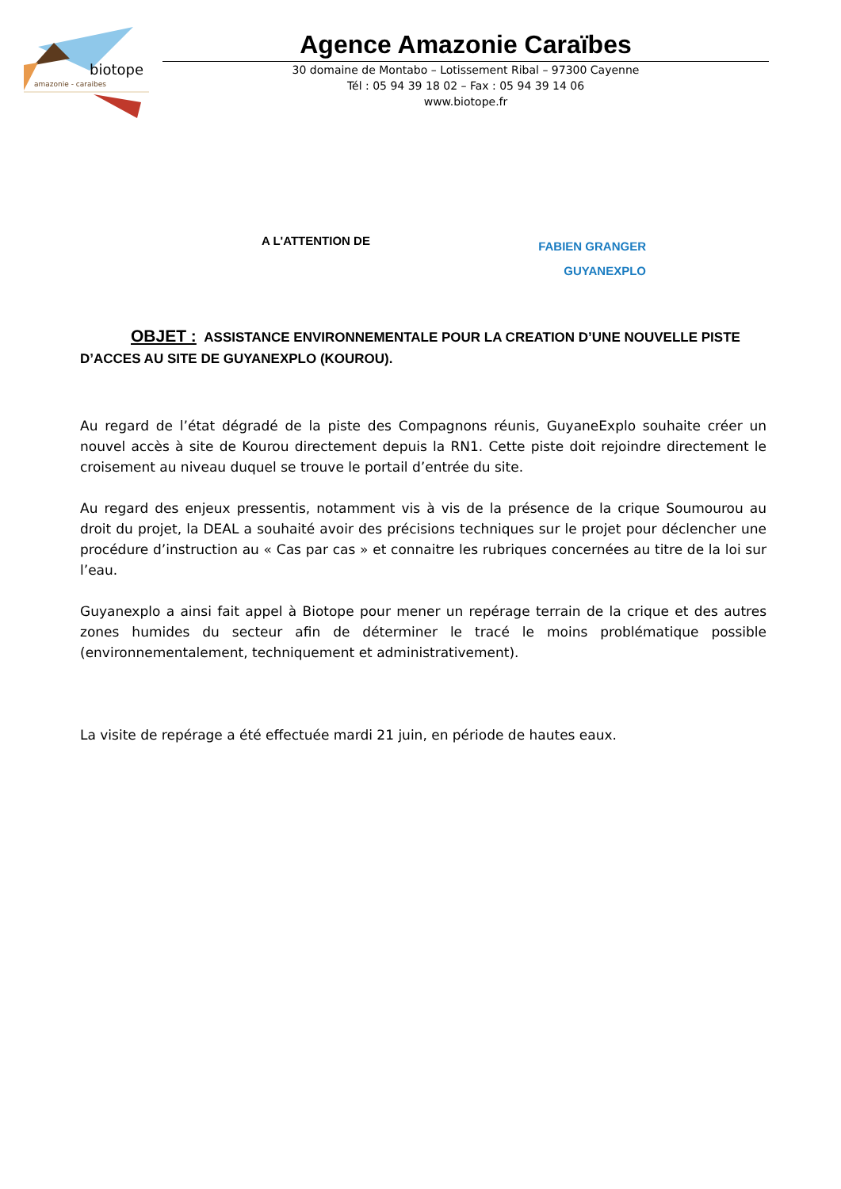biotope
amazonie - caraibes
Agence Amazonie Caraïbes
30 domaine de Montabo – Lotissement Ribal – 97300 Cayenne
Tél : 05 94 39 18 02 – Fax : 05 94 39 14 06
www.biotope.fr
A L'ATTENTION DE
FABIEN GRANGER
GUYANEXPLO
OBJET : ASSISTANCE ENVIRONNEMENTALE POUR LA CREATION D’UNE NOUVELLE PISTE D’ACCES AU SITE DE GUYANEXPLO (KOUROU).
Au regard de l’état dégradé de la piste des Compagnons réunis, GuyaneExplo souhaite créer un nouvel accès à site de Kourou directement depuis la RN1. Cette piste doit rejoindre directement le croisement au niveau duquel se trouve le portail d’entrée du site.
Au regard des enjeux pressentis, notamment vis à vis de la présence de la crique Soumourou au droit du projet, la DEAL a souhaité avoir des précisions techniques sur le projet pour déclencher une procédure d’instruction au « Cas par cas » et connaitre les rubriques concernées au titre de la loi sur l’eau.
Guyanexplo a ainsi fait appel à Biotope pour mener un repérage terrain de la crique et des autres zones humides du secteur afin de déterminer le tracé le moins problématique possible (environnementalement, techniquement et administrativement).
La visite de repérage a été effectuée mardi 21 juin, en période de hautes eaux.